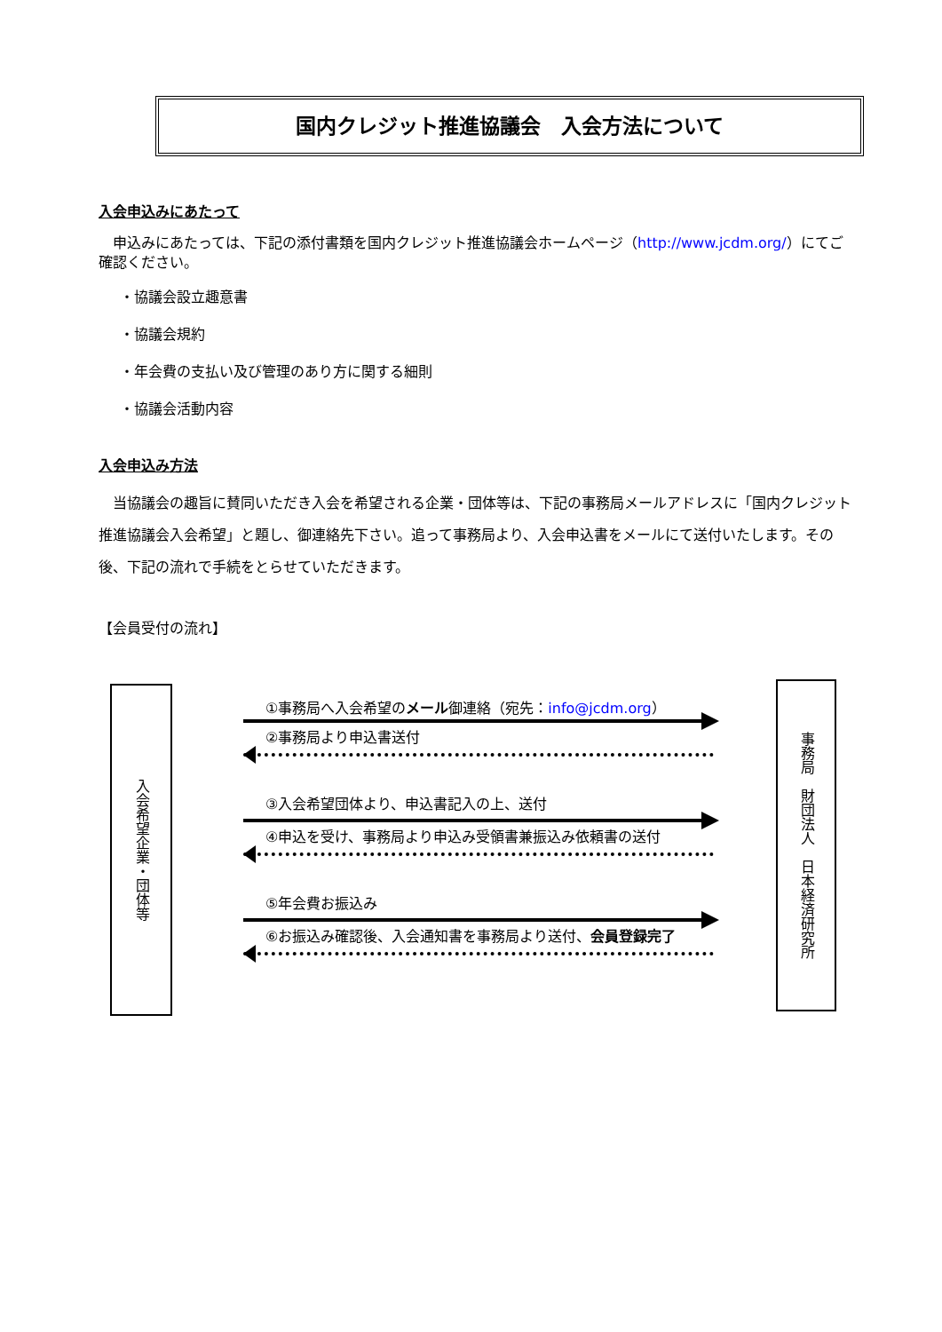国内クレジット推進協議会　入会方法について
入会申込みにあたって
　申込みにあたっては、下記の添付書類を国内クレジット推進協議会ホームページ（http://www.jcdm.org/）にてご確認ください。
・協議会設立趣意書
・協議会規約
・年会費の支払い及び管理のあり方に関する細則
・協議会活動内容
入会申込み方法
　当協議会の趣旨に賛同いただき入会を希望される企業・団体等は、下記の事務局メールアドレスに「国内クレジット推進協議会入会希望」と題し、御連絡先下さい。追って事務局より、入会申込書をメールにて送付いたします。その後、下記の流れで手続をとらせていただきます。
【会員受付の流れ】
入会希望企業・団体等
①事務局へ入会希望のメール御連絡（宛先：info@jcdm.org）
②事務局より申込書送付
③入会希望団体より、申込書記入の上、送付
④申込を受け、事務局より申込み受領書兼振込み依頼書の送付
⑤年会費お振込み
⑥お振込み確認後、入会通知書を事務局より送付、会員登録完了
事務局　財団法人　日本経済研究所